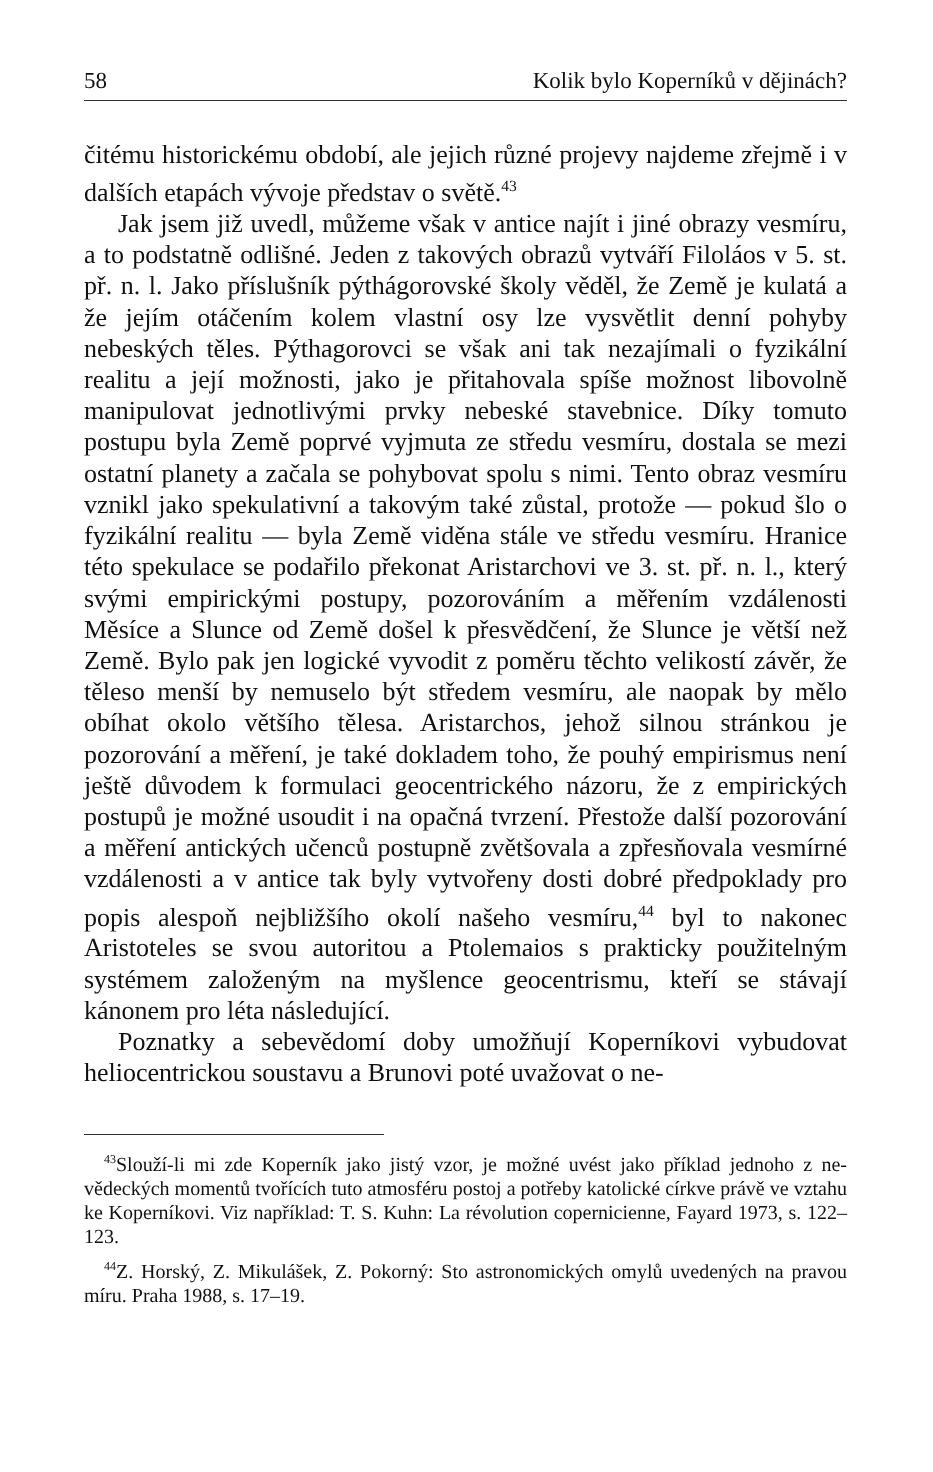58 Kolik bylo Koperníků v dějinách?
čitému historickému období, ale jejich různé projevy najdeme zřejmě i v dalších etapách vývoje představ o světě.<sup>43</sup>
Jak jsem již uvedl, můžeme však v antice najít i jiné obrazy vesmíru, a to podstatně odlišné. Jeden z takových obrazů vytváří Filoláos v 5. st. př. n. l. Jako příslušník pýthágorovské školy věděl, že Země je kulatá a že jejím otáčením kolem vlastní osy lze vysvětlit denní pohyby nebeských těles. Pýthagorovci se však ani tak nezajímali o fyzikální realitu a její možnosti, jako je přitahovala spíše možnost libovolně manipulovat jednotlivými prvky nebeské stavebnice. Díky tomuto postupu byla Země poprvé vyjmuta ze středu vesmíru, dostala se mezi ostatní planety a začala se pohybovat spolu s nimi. Tento obraz vesmíru vznikl jako spekulativní a takovým také zůstal, protože — pokud šlo o fyzikální realitu — byla Země viděna stále ve středu vesmíru. Hranice této spekulace se podařilo překonat Aristarchovi ve 3. st. př. n. l., který svými empirickými postupy, pozorováním a měřením vzdálenosti Měsíce a Slunce od Země došel k přesvědčení, že Slunce je větší než Země. Bylo pak jen logické vyvodit z poměru těchto velikostí závěr, že těleso menší by nemuselo být středem vesmíru, ale naopak by mělo obíhat okolo většího tělesa. Aristarchos, jehož silnou stránkou je pozorování a měření, je také dokladem toho, že pouhý empirismus není ještě důvodem k formulaci geocentrického názoru, že z empirických postupů je možné usoudit i na opačná tvrzení. Přestože další pozorování a měření antických učenců postupně zvětšovala a zpřesňovala vesmírné vzdálenosti a v antice tak byly vytvořeny dosti dobré předpoklady pro popis alespoň nejbližšího okolí našeho vesmíru,<sup>44</sup> byl to nakonec Aristoteles se svou autoritou a Ptolemaios s prakticky použitelným systémem založeným na myšlence geocentrismu, kteří se stávají kánonem pro léta následující.
Poznatky a sebevědomí doby umožňují Koperníkovi vybudovat heliocentrickou soustavu a Brunovi poté uvažovat o ne-
<sup>43</sup> Slouží-li mi zde Koperník jako jistý vzor, je možné uvést jako příklad jednoho z ne-vědeckých momentů tvořících tuto atmosféru postoj a potřeby katolické církve právě ve vztahu ke Koperníkovi. Viz například: T. S. Kuhn: La révolution copernicienne, Fayard 1973, s. 122–123.
<sup>44</sup> Z. Horský, Z. Mikulášek, Z. Pokorný: Sto astronomických omylů uvedených na pravou míru. Praha 1988, s. 17–19.